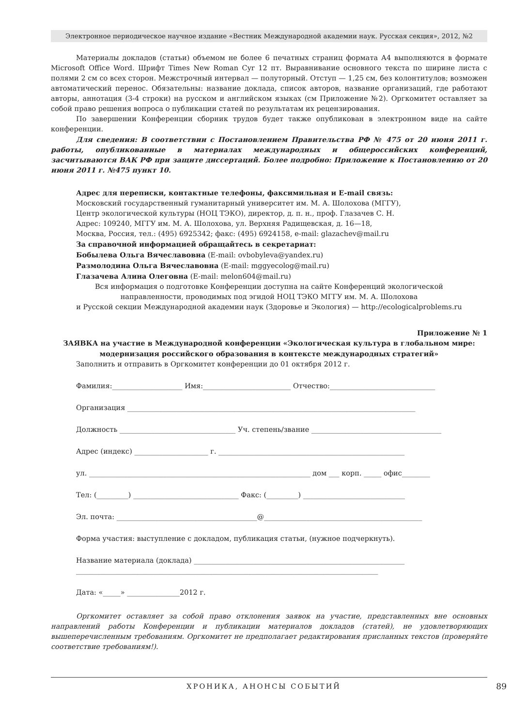Электронное периодическое научное издание «Вестник Международной академии наук. Русская секция», 2012, №2
Материалы докладов (статьи) объемом не более 6 печатных страниц формата А4 выполняются в формате Microsoft Office Word. Шрифт Times New Roman Cyr 12 пт. Выравнивание основного текста по ширине листа с полями 2 см со всех сторон. Межстрочный интервал — полуторный. Отступ — 1,25 см, без колонтитулов; возможен автоматический перенос. Обязательны: название доклада, список авторов, название организаций, где работают авторы, аннотация (3-4 строки) на русском и английском языках (см Приложение №2). Оргкомитет оставляет за собой право решения вопроса о публикации статей по результатам их рецензирования.
По завершении Конференции сборник трудов будет также опубликован в электронном виде на сайте конференции.
Для сведения: В соответствии с Постановлением Правительства РФ № 475 от 20 июня 2011 г. работы, опубликованные в материалах международных и общероссийских конференций, засчитываются ВАК РФ при защите диссертаций. Более подробно: Приложение к Постановлению от 20 июня 2011 г. №475 пункт 10.
Адрес для переписки, контактные телефоны, факсимильная и E-mail связь:
Московский государственный гуманитарный университет им. М. А. Шолохова (МГГУ),
Центр экологической культуры (НОЦ ТЭКО), директор, д. п. н., проф. Глазачев С. Н.
Адрес: 109240, МГГУ им. М. А. Шолохова, ул. Верхняя Радищевская, д. 16—18,
Москва, Россия, тел.: (495) 6925342; факс: (495) 6924158, e-mail: glazachev@mail.ru
За справочной информацией обращайтесь в секретариат:
Бобылева Ольга Вячеславовна (E-mail: ovbobyleva@yandex.ru)
Размолодина Ольга Вячеславовна (E-mail: mggyecolog@mail.ru)
Глазачева Алина Олеговна (E-mail: melon604@mail.ru)
Вся информация о подготовке Конференции доступна на сайте Конференций экологической
направленности, проводимых под эгидой НОЦ ТЭКО МГГУ им. М. А. Шолохова
и Русской секции Международной академии наук (Здоровье и Экология) — http://ecologicalproblems.ru
Приложение № 1
ЗАЯВКА на участие в Международной конференции «Экологическая культура в глобальном мире: модернизация российского образования в контексте международных стратегий»
Заполнить и отправить в Оргкомитет конференции до 01 октября 2012 г.
Фамилия:____________________ Имя:_________________________ Отчество:______________________________
Организация __________________________________________________________________________________
Должность _________________________________ Уч. степень/звание _____________________________________
Адрес (индекс) _____________________ г. _____________________________________________________
ул. _______________________________________________________________ дом ___ корп. _____ офис________
Тел: (_________) ______________________________ Факс: (_________) _____________________________
Эл. почта: ________________________________________@_____________________________________________
Форма участия: выступление с докладом, публикация статьи, (нужное подчеркнуть).
Название материала (доклада) ____________________________________________________________ ______________________________________________________________________________________
Дата: «_____» _______________2012 г.
Оргкомитет оставляет за собой право отклонения заявок на участие, представленных вне основных направлений работы Конференции и публикации материалов докладов (статей), не удовлетворяющих вышеперечисленным требованиям. Оргкомитет не предполагает редактирования присланных текстов (проверяйте соответствие требованиям!).
ХРОНИКА, АНОНСЫ СОБЫТИЙ
89